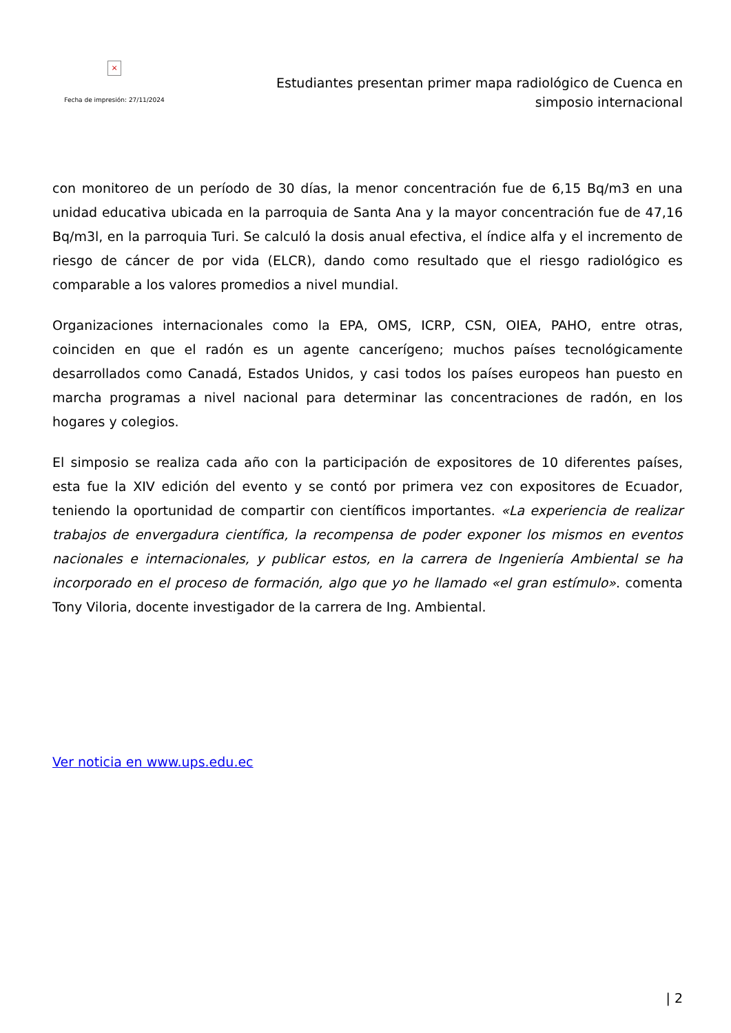×
Fecha de impresión: 27/11/2024
Estudiantes presentan primer mapa radiológico de Cuenca en
simposio internacional
con monitoreo de un período de 30 días, la menor concentración fue de 6,15 Bq/m3 en una unidad educativa ubicada en la parroquia de Santa Ana y la mayor concentración fue de 47,16 Bq/m3l, en la parroquia Turi. Se calculó la dosis anual efectiva, el índice alfa y el incremento de riesgo de cáncer de por vida (ELCR), dando como resultado que el riesgo radiológico es comparable a los valores promedios a nivel mundial.
Organizaciones internacionales como la EPA, OMS, ICRP, CSN, OIEA, PAHO, entre otras, coinciden en que el radón es un agente cancerígeno; muchos países tecnológicamente desarrollados como Canadá, Estados Unidos, y casi todos los países europeos han puesto en marcha programas a nivel nacional para determinar las concentraciones de radón, en los hogares y colegios.
El simposio se realiza cada año con la participación de expositores de 10 diferentes países, esta fue la XIV edición del evento y se contó por primera vez con expositores de Ecuador, teniendo la oportunidad de compartir con científicos importantes. «La experiencia de realizar trabajos de envergadura científica, la recompensa de poder exponer los mismos en eventos nacionales e internacionales, y publicar estos, en la carrera de Ingeniería Ambiental se ha incorporado en el proceso de formación, algo que yo he llamado «el gran estímulo». comenta Tony Viloria, docente investigador de la carrera de Ing. Ambiental.
Ver noticia en www.ups.edu.ec
| 2